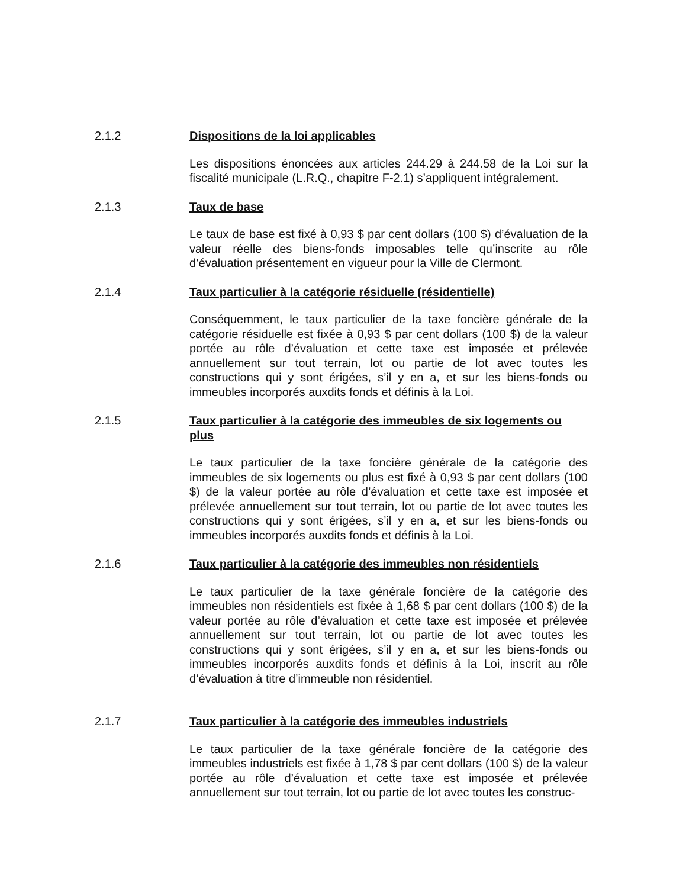2.1.2 Dispositions de la loi applicables
Les dispositions énoncées aux articles 244.29 à 244.58 de la Loi sur la fiscalité municipale (L.R.Q., chapitre F-2.1) s’appliquent intégralement.
2.1.3 Taux de base
Le taux de base est fixé à 0,93 $ par cent dollars (100 $) d’évaluation de la valeur réelle des biens-fonds imposables telle qu’inscrite au rôle d’évaluation présentement en vigueur pour la Ville de Clermont.
2.1.4 Taux particulier à la catégorie résiduelle (résidentielle)
Conséquemment, le taux particulier de la taxe foncière générale de la catégorie résiduelle est fixée à 0,93 $ par cent dollars (100 $) de la valeur portée au rôle d’évaluation et cette taxe est imposée et prélevée annuellement sur tout terrain, lot ou partie de lot avec toutes les constructions qui y sont érigées, s’il y en a, et sur les biens-fonds ou immeubles incorporés auxdits fonds et définis à la Loi.
2.1.5 Taux particulier à la catégorie des immeubles de six logements ou plus
Le taux particulier de la taxe foncière générale de la catégorie des immeubles de six logements ou plus est fixé à 0,93 $ par cent dollars (100 $) de la valeur portée au rôle d’évaluation et cette taxe est imposée et prélevée annuellement sur tout terrain, lot ou partie de lot avec toutes les constructions qui y sont érigées, s’il y en a, et sur les biens-fonds ou immeubles incorporés auxdits fonds et définis à la Loi.
2.1.6 Taux particulier à la catégorie des immeubles non résidentiels
Le taux particulier de la taxe générale foncière de la catégorie des immeubles non résidentiels est fixée à 1,68 $ par cent dollars (100 $) de la valeur portée au rôle d’évaluation et cette taxe est imposée et prélevée annuellement sur tout terrain, lot ou partie de lot avec toutes les constructions qui y sont érigées, s’il y en a, et sur les biens-fonds ou immeubles incorporés auxdits fonds et définis à la Loi, inscrit au rôle d’évaluation à titre d’immeuble non résidentiel.
2.1.7 Taux particulier à la catégorie des immeubles industriels
Le taux particulier de la taxe générale foncière de la catégorie des immeubles industriels est fixée à 1,78 $ par cent dollars (100 $) de la valeur portée au rôle d’évaluation et cette taxe est imposée et prélevée annuellement sur tout terrain, lot ou partie de lot avec toutes les construc-